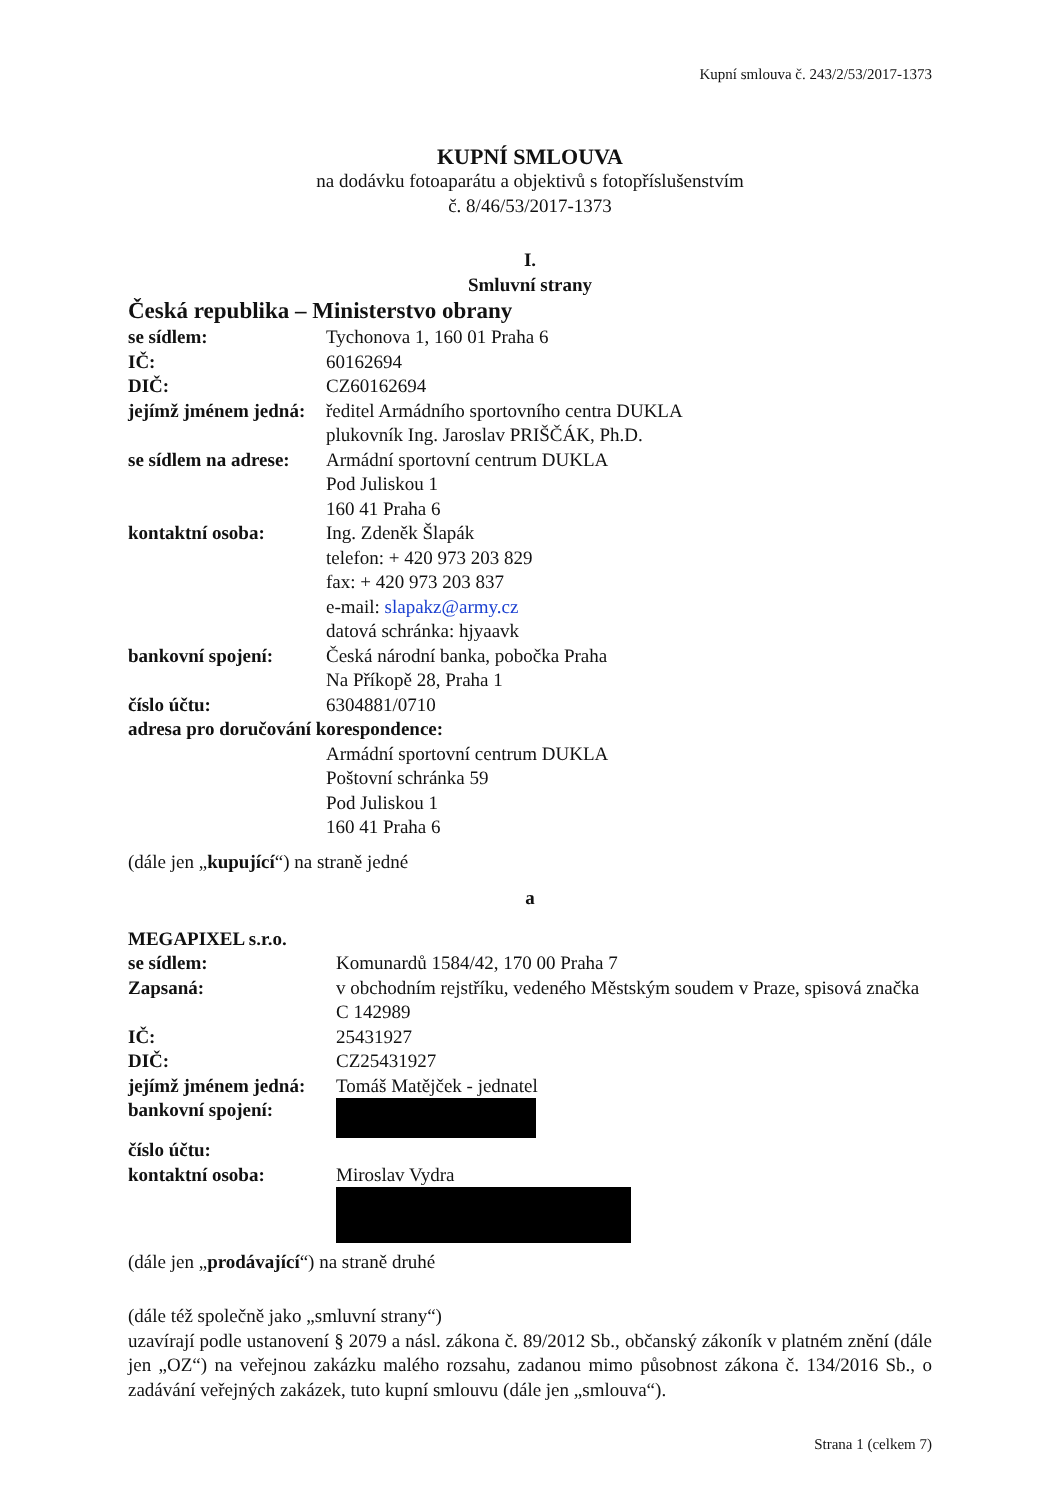Kupní smlouva č. 243/2/53/2017-1373
KUPNÍ SMLOUVA
na dodávku fotoaparátu a objektivů s fotopříslušenstvím
č. 8/46/53/2017-1373
I.
Smluvní strany
Česká republika – Ministerstvo obrany
se sídlem: Tychonova 1, 160 01 Praha 6
IČ: 60162694
DIČ: CZ60162694
jejímž jménem jedná:
ředitel Armádního sportovního centra DUKLA
plukovník Ing. Jaroslav PRIŠČÁK, Ph.D.
se sídlem na adrese:
Armádní sportovní centrum DUKLA
Pod Juliskou 1
160 41 Praha 6
kontaktní osoba: Ing. Zdeněk Šlapák
telefon: + 420 973 203 829
fax: + 420 973 203 837
e-mail: slapakz@army.cz
datová schránka: hjyaavk
bankovní spojení: Česká národní banka, pobočka Praha
Na Příkopě 28, Praha 1
číslo účtu: 6304881/0710
adresa pro doručování korespondence:
Armádní sportovní centrum DUKLA
Poštovní schránka 59
Pod Juliskou 1
160 41 Praha 6
(dále jen „kupující“) na straně jedné
a
MEGAPIXEL s.r.o.
se sídlem: Komunardů 1584/42, 170 00 Praha 7
Zapsaná: v obchodním rejstříku, vedeného Městským soudem v Praze, spisová značka C 142989
IČ: 25431927
DIČ: CZ25431927
jejímž jménem jedná:
Tomáš Matějček - jednatel
bankovní spojení:
číslo účtu:
kontaktní osoba: Miroslav Vydra
(dále jen „prodávající“) na straně druhé
(dále též společně jako „smluvní strany“)
uzavírají podle ustanovení § 2079 a násl. zákona č. 89/2012 Sb., občanský zákoník v platném znění (dále jen „OZ“) na veřejnou zakázku malého rozsahu, zadanou mimo působnost zákona č. 134/2016 Sb., o zadávání veřejných zakázek, tuto kupní smlouvu (dále jen „smlouva“).
Strana 1 (celkem 7)